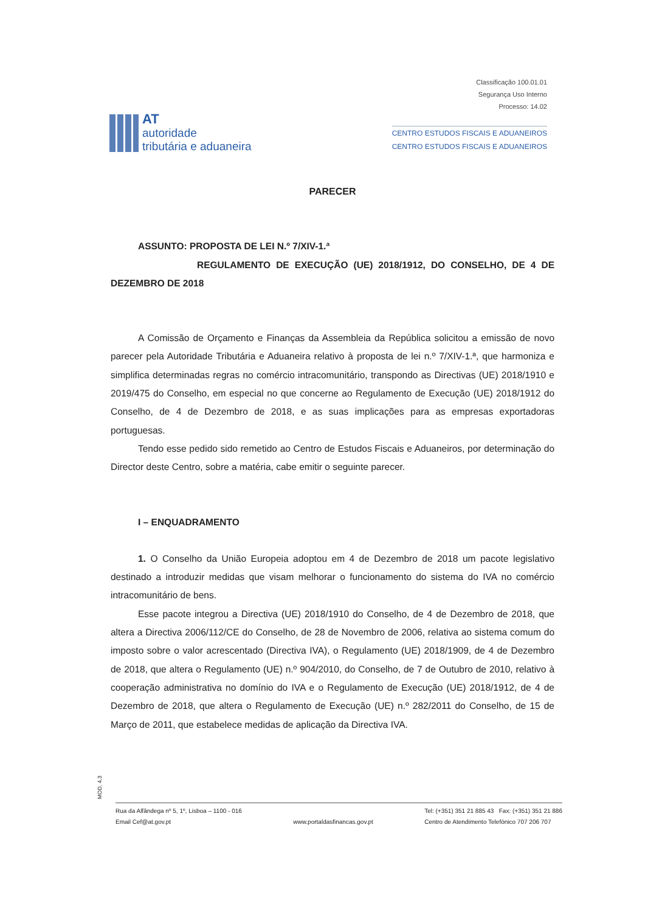Classificação 100.01.01
Segurança Uso Interno
Processo: 14.02
AT
autoridade
tributária e aduaneira
CENTRO ESTUDOS FISCAIS E ADUANEIROS
CENTRO ESTUDOS FISCAIS E ADUANEIROS
PARECER
ASSUNTO: PROPOSTA DE LEI N.º 7/XIV-1.ª
REGULAMENTO DE EXECUÇÃO (UE) 2018/1912, DO CONSELHO, DE 4 DE DEZEMBRO DE 2018
A Comissão de Orçamento e Finanças da Assembleia da República solicitou a emissão de novo parecer pela Autoridade Tributária e Aduaneira relativo à proposta de lei n.º 7/XIV-1.ª, que harmoniza e simplifica determinadas regras no comércio intracomunitário, transpondo as Directivas (UE) 2018/1910 e 2019/475 do Conselho, em especial no que concerne ao Regulamento de Execução (UE) 2018/1912 do Conselho, de 4 de Dezembro de 2018, e as suas implicações para as empresas exportadoras portuguesas.
Tendo esse pedido sido remetido ao Centro de Estudos Fiscais e Aduaneiros, por determinação do Director deste Centro, sobre a matéria, cabe emitir o seguinte parecer.
I – ENQUADRAMENTO
1. O Conselho da União Europeia adoptou em 4 de Dezembro de 2018 um pacote legislativo destinado a introduzir medidas que visam melhorar o funcionamento do sistema do IVA no comércio intracomunitário de bens.
Esse pacote integrou a Directiva (UE) 2018/1910 do Conselho, de 4 de Dezembro de 2018, que altera a Directiva 2006/112/CE do Conselho, de 28 de Novembro de 2006, relativa ao sistema comum do imposto sobre o valor acrescentado (Directiva IVA), o Regulamento (UE) 2018/1909, de 4 de Dezembro de 2018, que altera o Regulamento (UE) n.º 904/2010, do Conselho, de 7 de Outubro de 2010, relativo à cooperação administrativa no domínio do IVA e o Regulamento de Execução (UE) 2018/1912, de 4 de Dezembro de 2018, que altera o Regulamento de Execução (UE) n.º 282/2011 do Conselho, de 15 de Março de 2011, que estabelece medidas de aplicação da Directiva IVA.
MOD. 4.3
Rua da Alfândega nº 5, 1º, Lisboa – 1100 - 016
Email Cef@at.gov.pt
www.portaldasfinancas.gov.pt Tel: (+351) 351 21 885 43 Fax: (+351) 351 21 886
Centro de Atendimento Telefónico 707 206 707